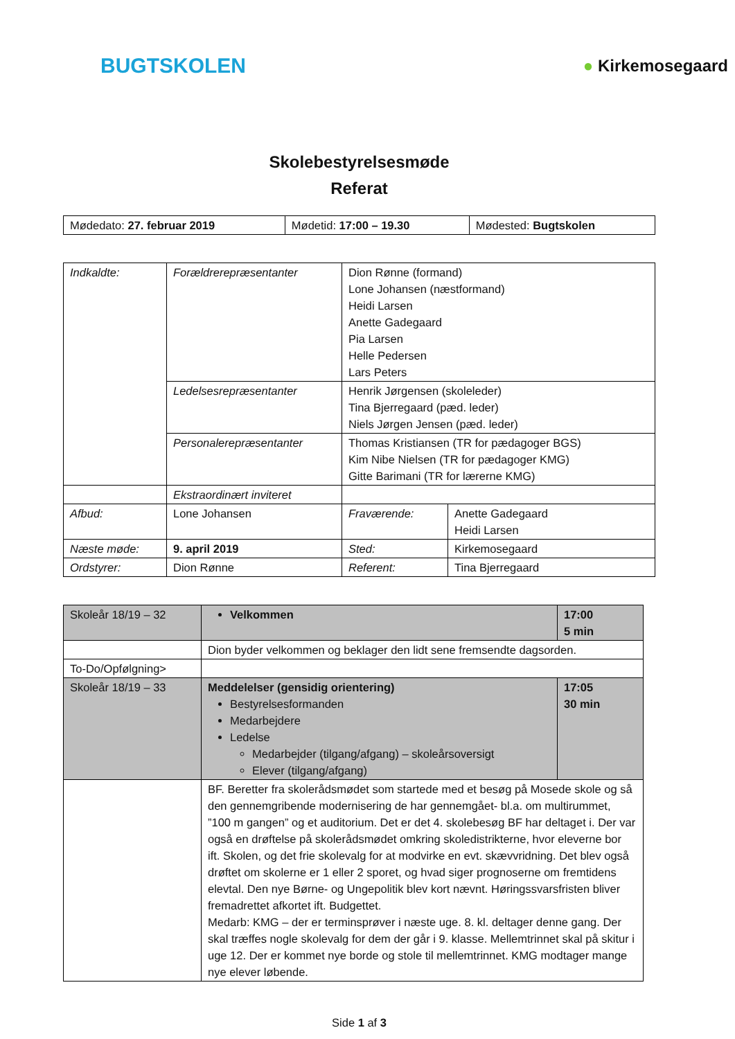BUGTSKOLEN
● Kirkemosegaard
Skolebestyrelsesmøde
Referat
| Mødedato: 27. februar 2019 | Mødetid: 17:00 – 19.30 | Mødested: Bugtskolen |
| Indkaldte: | Forældrerepræsentanter | Dion Rønne (formand) Lone Johansen (næstformand) Heidi Larsen Anette Gadegaard Pia Larsen Helle Pedersen Lars Peters | |
| | Ledelsesrepræsentanter | Henrik Jørgensen (skoleleder) Tina Bjerregaard (pæd. leder) Niels Jørgen Jensen (pæd. leder) | |
| | Personalerepræsentanter | Thomas Kristiansen (TR for pædagoger BGS) Kim Nibe Nielsen (TR for pædagoger KMG) Gitte Barimani (TR for lærerne KMG) | |
| | Ekstraordinært inviteret | | |
| Afbud: | Lone Johansen | Fraværende: | Anette Gadegaard Heidi Larsen |
| Næste møde: | 9. april 2019 | Sted: | Kirkemosegaard |
| Ordstyrer: | Dion Rønne | Referent: | Tina Bjerregaard |
| Skoleår 18/19 – 32 | Velkommen | 17:00 5 min |
| | Dion byder velkommen og beklager den lidt sene fremsendte dagsorden. | |
| To-Do/Opfølgning> | | |
| Skoleår 18/19 – 33 | Meddelelser (gensidig orientering) Bestyrelsesformanden Medarbejdere Ledelse Medarbejder (tilgang/afgang) – skoleårsoversigt Elever (tilgang/afgang) | 17:05 30 min |
| | BF. Beretter fra skolerådsmødet som startede med et besøg på Mosede skole og så den gennemgribende modernisering de har gennemgået- bl.a. om multirummet, ”100 m gangen” og et auditorium. Det er det 4. skolebesøg BF har deltaget i. Der var også en drøftelse på skolerådsmødet omkring skoledistrikterne, hvor eleverne bor ift. Skolen, og det frie skolevalg for at modvirke en evt. skævvridning. Det blev også drøftet om skolerne er 1 eller 2 sporet, og hvad siger prognoserne om fremtidens elevtal. Den nye Børne- og Ungepolitik blev kort nævnt. Høringssvarsfristen bliver fremadrettet afkortet ift. Budgettet. Medarb: KMG – der er terminsprøver i næste uge. 8. kl. deltager denne gang. Der skal træffes nogle skolevalg for dem der går i 9. klasse. Mellemtrinnet skal på skitur i uge 12. Der er kommet nye borde og stole til mellemtrinnet. KMG modtager mange nye elever løbende. | |
Side 1 af 3